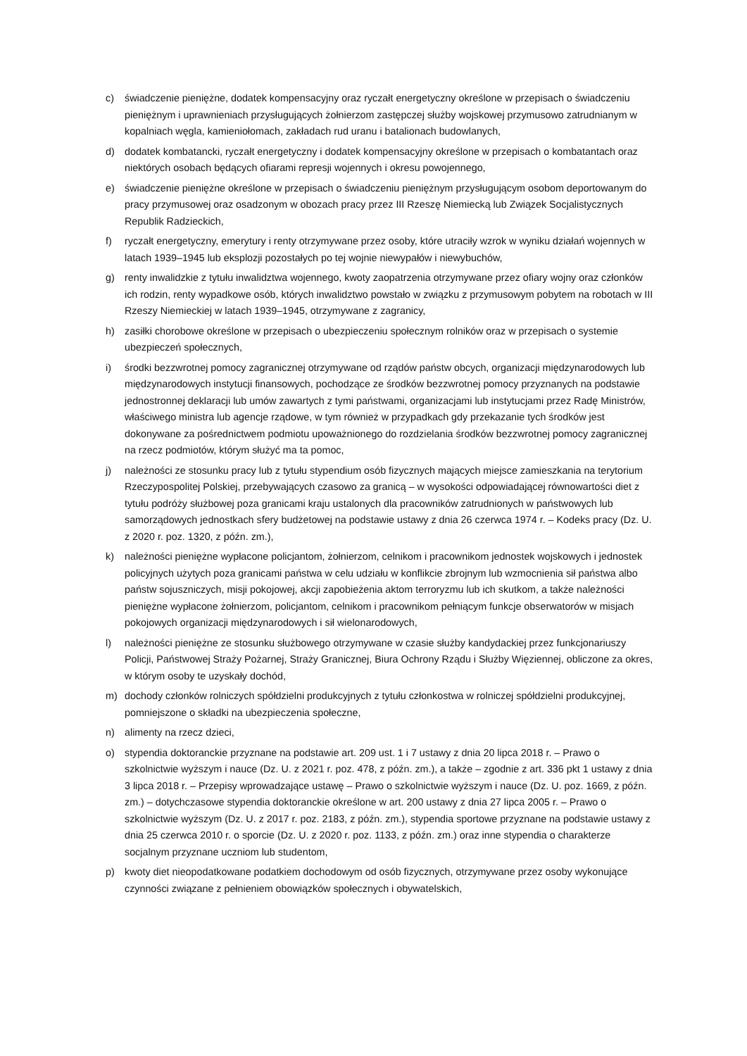c) świadczenie pieniężne, dodatek kompensacyjny oraz ryczałt energetyczny określone w przepisach o świadczeniu pieniężnym i uprawnieniach przysługujących żołnierzom zastępczej służby wojskowej przymusowo zatrudnianym w kopalniach węgla, kamieniołomach, zakładach rud uranu i batalionach budowlanych,
d) dodatek kombatancki, ryczałt energetyczny i dodatek kompensacyjny określone w przepisach o kombatantach oraz niektórych osobach będących ofiarami represji wojennych i okresu powojennego,
e) świadczenie pieniężne określone w przepisach o świadczeniu pieniężnym przysługującym osobom deportowanym do pracy przymusowej oraz osadzonym w obozach pracy przez III Rzeszę Niemiecką lub Związek Socjalistycznych Republik Radzieckich,
f) ryczałt energetyczny, emerytury i renty otrzymywane przez osoby, które utraciły wzrok w wyniku działań wojennych w latach 1939–1945 lub eksplozji pozostałych po tej wojnie niewypałów i niewybuchów,
g) renty inwalidzkie z tytułu inwalidztwa wojennego, kwoty zaopatrzenia otrzymywane przez ofiary wojny oraz członków ich rodzin, renty wypadkowe osób, których inwalidztwo powstało w związku z przymusowym pobytem na robotach w III Rzeszy Niemieckiej w latach 1939–1945, otrzymywane z zagranicy,
h) zasiłki chorobowe określone w przepisach o ubezpieczeniu społecznym rolników oraz w przepisach o systemie ubezpieczeń społecznych,
i) środki bezzwrotnej pomocy zagranicznej otrzymywane od rządów państw obcych, organizacji międzynarodowych lub międzynarodowych instytucji finansowych, pochodzące ze środków bezzwrotnej pomocy przyznanych na podstawie jednostronnej deklaracji lub umów zawartych z tymi państwami, organizacjami lub instytucjami przez Radę Ministrów, właściwego ministra lub agencje rządowe, w tym również w przypadkach gdy przekazanie tych środków jest dokonywane za pośrednictwem podmiotu upoważnionego do rozdzielania środków bezzwrotnej pomocy zagranicznej na rzecz podmiotów, którym służyć ma ta pomoc,
j) należności ze stosunku pracy lub z tytułu stypendium osób fizycznych mających miejsce zamieszkania na terytorium Rzeczypospolitej Polskiej, przebywających czasowo za granicą – w wysokości odpowiadającej równowartości diet z tytułu podróży służbowej poza granicami kraju ustalonych dla pracowników zatrudnionych w państwowych lub samorządowych jednostkach sfery budżetowej na podstawie ustawy z dnia 26 czerwca 1974 r. – Kodeks pracy (Dz. U. z 2020 r. poz. 1320, z późn. zm.),
k) należności pieniężne wypłacone policjantom, żołnierzom, celnikom i pracownikom jednostek wojskowych i jednostek policyjnych użytych poza granicami państwa w celu udziału w konflikcie zbrojnym lub wzmocnienia sił państwa albo państw sojuszniczych, misji pokojowej, akcji zapobieżenia aktom terroryzmu lub ich skutkom, a także należności pieniężne wypłacone żołnierzom, policjantom, celnikom i pracownikom pełniącym funkcje obserwatorów w misjach pokojowych organizacji międzynarodowych i sił wielonarodowych,
l) należności pieniężne ze stosunku służbowego otrzymywane w czasie służby kandydackiej przez funkcjonariuszy Policji, Państwowej Straży Pożarnej, Straży Granicznej, Biura Ochrony Rządu i Służby Więziennej, obliczone za okres, w którym osoby te uzyskały dochód,
m) dochody członków rolniczych spółdzielni produkcyjnych z tytułu członkostwa w rolniczej spółdzielni produkcyjnej, pomniejszone o składki na ubezpieczenia społeczne,
n) alimenty na rzecz dzieci,
o) stypendia doktoranckie przyznane na podstawie art. 209 ust. 1 i 7 ustawy z dnia 20 lipca 2018 r. – Prawo o szkolnictwie wyższym i nauce (Dz. U. z 2021 r. poz. 478, z późn. zm.), a także – zgodnie z art. 336 pkt 1 ustawy z dnia 3 lipca 2018 r. – Przepisy wprowadzające ustawę – Prawo o szkolnictwie wyższym i nauce (Dz. U. poz. 1669, z późn. zm.) – dotychczasowe stypendia doktoranckie określone w art. 200 ustawy z dnia 27 lipca 2005 r. – Prawo o szkolnictwie wyższym (Dz. U. z 2017 r. poz. 2183, z późn. zm.), stypendia sportowe przyznane na podstawie ustawy z dnia 25 czerwca 2010 r. o sporcie (Dz. U. z 2020 r. poz. 1133, z późn. zm.) oraz inne stypendia o charakterze socjalnym przyznane uczniom lub studentom,
p) kwoty diet nieopodatkowane podatkiem dochodowym od osób fizycznych, otrzymywane przez osoby wykonujące czynności związane z pełnieniem obowiązków społecznych i obywatelskich,